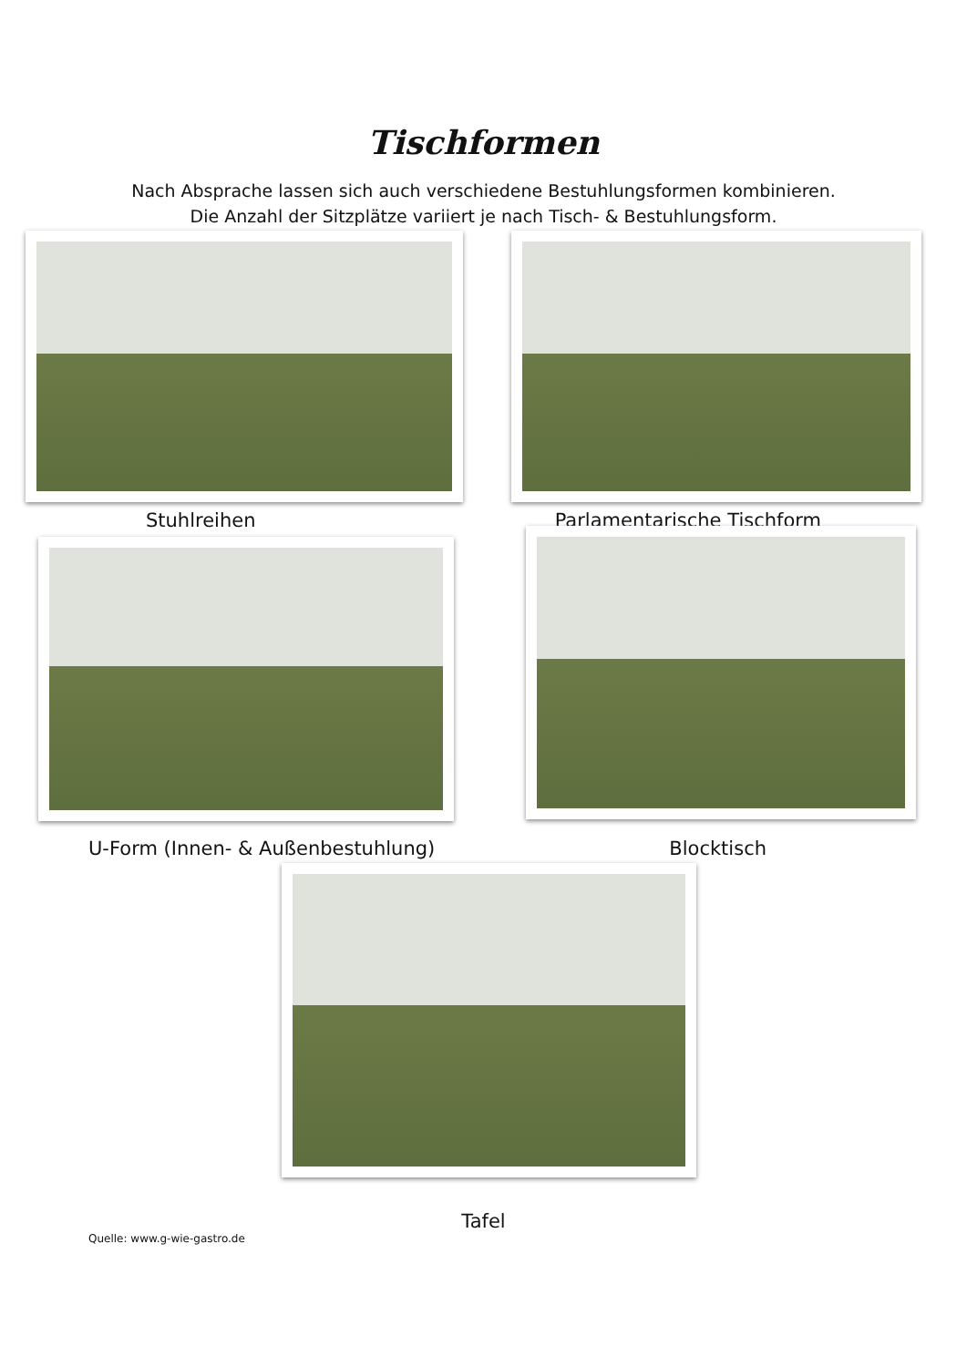Tischformen
Nach Absprache lassen sich auch verschiedene Bestuhlungsformen kombinieren.
Die Anzahl der Sitzplätze variiert je nach Tisch- & Bestuhlungsform.
Stuhlreihen Parlamentarische Tischform
U-Form (Innen- & Außenbestuhlung) Blocktisch
Tafel
Quelle: www.g-wie-gastro.de